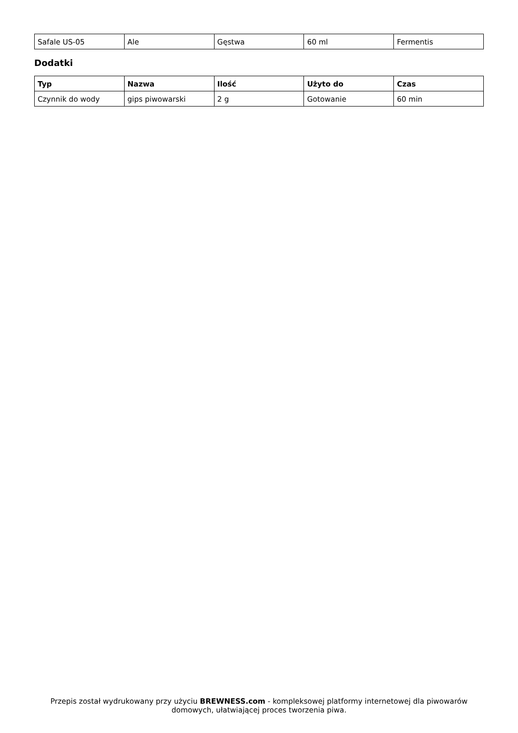| Safale US-05 | Ale | Gęstwa | 60 ml | Fermentis |
Dodatki
| Typ | Nazwa | Ilość | Użyto do | Czas |
| --- | --- | --- | --- | --- |
| Czynnik do wody | gips piwowarski | 2 g | Gotowanie | 60 min |
Przepis został wydrukowany przy użyciu BREWNESS.com - kompleksowej platformy internetowej dla piwowarów domowych, ułatwiającej proces tworzenia piwa.